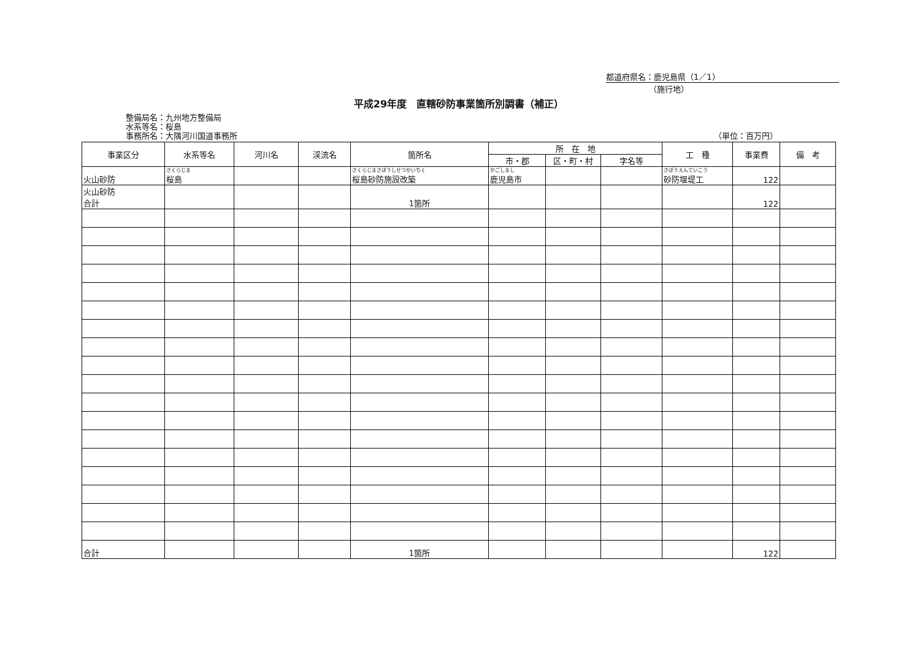都道府県名：鹿児島県（1／1）
（施行地）
平成29年度　直轄砂防事業箇所別調書（補正）
整備局名：九州地方整備局
水系等名：桜島
事務所名：大隅河川国道事務所
（単位：百万円）
| 事業区分 | 水系等名 | 河川名 | 渓流名 | 箇所名 | 所 在 地 | | | 工 種 | 事業費 | 備 考 |
| --- | --- | --- | --- | --- | --- | --- | --- | --- | --- | --- |
| | | | | | 市・郡 | 区・町・村 | 字名等 | | | |
| 火山砂防 | さくらじま 桜島 | | | さくらじまさぼうしせつかいちく 桜島砂防施設改築 | かごしまし 鹿児島市 | | | さぼうえんていこう 砂防堰堤工 | 122 | |
| 火山砂防 合計 | | | | 1箇所 | | | | | 122 | |
| 合計 | | | | 1箇所 | | | | | 122 | |